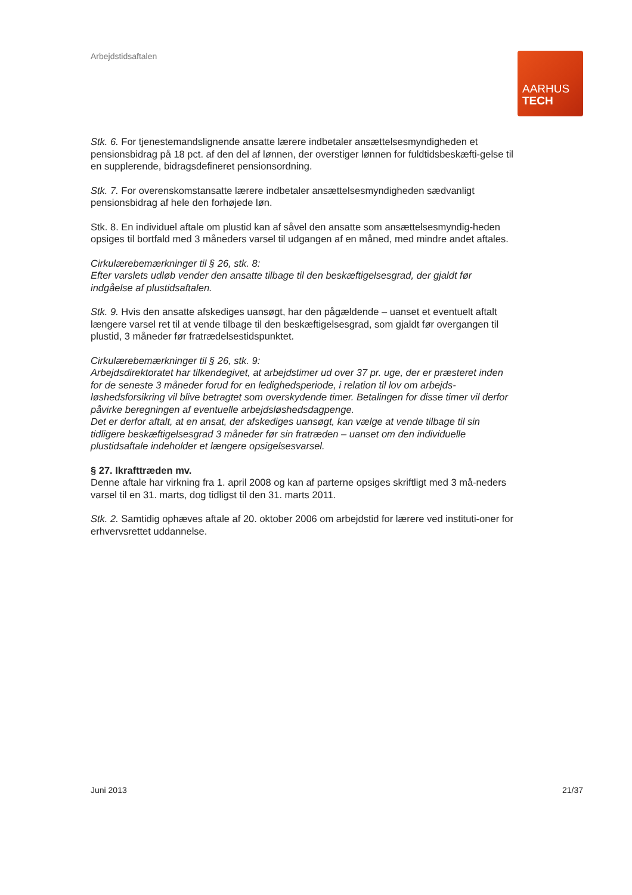Arbejdstidsaftalen
AARHUS
TECH
Stk. 6. For tjenestemandslignende ansatte lærere indbetaler ansættelsesmyndigheden et pensionsbidrag på 18 pct. af den del af lønnen, der overstiger lønnen for fuldtidsbeskæfti-gelse til en supplerende, bidragsdefineret pensionsordning.
Stk. 7. For overenskomstansatte lærere indbetaler ansættelsesmyndigheden sædvanligt pensionsbidrag af hele den forhøjede løn.
Stk. 8. En individuel aftale om plustid kan af såvel den ansatte som ansættelsesmyndig-heden opsiges til bortfald med 3 måneders varsel til udgangen af en måned, med mindre andet aftales.
Cirkulærebemærkninger til § 26, stk. 8:
Efter varslets udløb vender den ansatte tilbage til den beskæftigelsesgrad, der gjaldt før indgåelse af plustidsaftalen.
Stk. 9. Hvis den ansatte afskediges uansøgt, har den pågældende – uanset et eventuelt aftalt længere varsel ret til at vende tilbage til den beskæftigelsesgrad, som gjaldt før overgangen til plustid, 3 måneder før fratrædelsestidspunktet.
Cirkulærebemærkninger til § 26, stk. 9:
Arbejdsdirektoratet har tilkendegivet, at arbejdstimer ud over 37 pr. uge, der er præsteret inden for de seneste 3 måneder forud for en ledighedsperiode, i relation til lov om arbejds-løshedsforsikring vil blive betragtet som overskydende timer. Betalingen for disse timer vil derfor påvirke beregningen af eventuelle arbejdsløshedsdagpenge.
Det er derfor aftalt, at en ansat, der afskediges uansøgt, kan vælge at vende tilbage til sin tidligere beskæftigelsesgrad 3 måneder før sin fratræden – uanset om den individuelle plustidsaftale indeholder et længere opsigelsesvarsel.
§ 27. Ikrafttræden mv.
Denne aftale har virkning fra 1. april 2008 og kan af parterne opsiges skriftligt med 3 må-neders varsel til en 31. marts, dog tidligst til den 31. marts 2011.
Stk. 2. Samtidig ophæves aftale af 20. oktober 2006 om arbejdstid for lærere ved instituti-oner for erhvervsrettet uddannelse.
Juni 2013 21/37